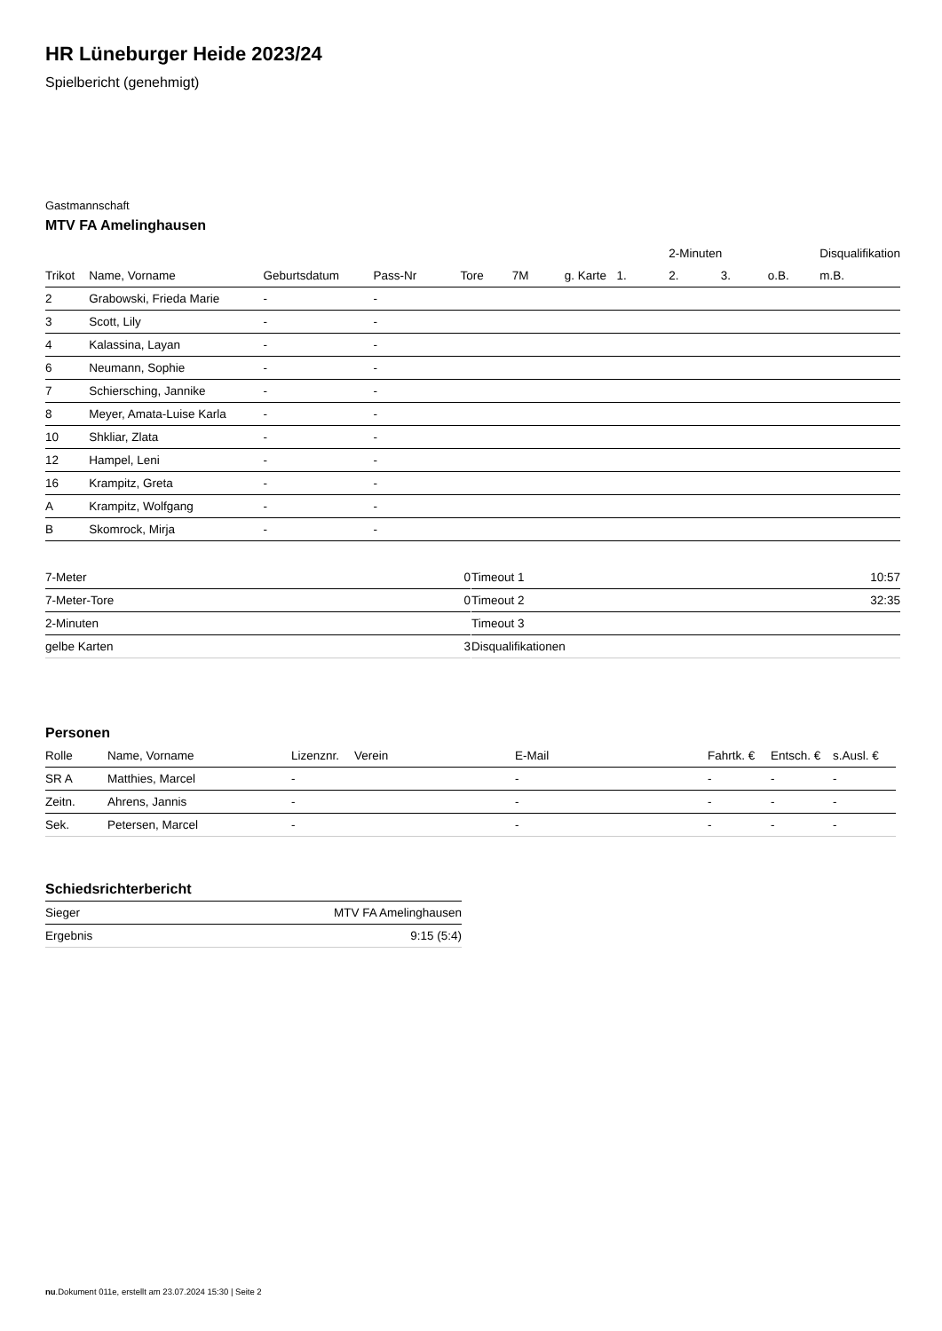HR Lüneburger Heide 2023/24
Spielbericht (genehmigt)
Gastmannschaft
MTV FA Amelinghausen
| | | | | | | | | 2-Minuten | | | Disqualifikation |
| --- | --- | --- | --- | --- | --- | --- | --- | --- | --- | --- | --- |
| Trikot | Name, Vorname | Geburtsdatum | Pass-Nr | Tore | 7M | g. Karte | 1. | 2. | 3. | o.B. | m.B. |
| 2 | Grabowski, Frieda Marie | - | - | | | | | | | | |
| 3 | Scott, Lily | - | - | | | | | | | | |
| 4 | Kalassina, Layan | - | - | | | | | | | | |
| 6 | Neumann, Sophie | - | - | | | | | | | | |
| 7 | Schiersching, Jannike | - | - | | | | | | | | |
| 8 | Meyer, Amata-Luise Karla | - | - | | | | | | | | |
| 10 | Shkliar, Zlata | - | - | | | | | | | | |
| 12 | Hampel, Leni | - | - | | | | | | | | |
| 16 | Krampitz, Greta | - | - | | | | | | | | |
| A | Krampitz, Wolfgang | - | - | | | | | | | | |
| B | Skomrock, Mirja | - | - | | | | | | | | |
| 7-Meter | 0 |
| 7-Meter-Tore | 0 |
| 2-Minuten | |
| gelbe Karten | 3 |
| Timeout 1 | 10:57 |
| Timeout 2 | 32:35 |
| Timeout 3 | |
| Disqualifikationen | |
Personen
| Rolle | Name, Vorname | Lizenznr. | Verein | E-Mail | Fahrtk. € | Entsch. € | s.Ausl. € |
| --- | --- | --- | --- | --- | --- | --- | --- |
| SR A | Matthies, Marcel | - | | - | - | - | - |
| Zeitn. | Ahrens, Jannis | - | | - | - | - | - |
| Sek. | Petersen, Marcel | - | | - | - | - | - |
Schiedsrichterbericht
| Sieger | MTV FA Amelinghausen |
| Ergebnis | 9:15 (5:4) |
nu.Dokument 011e, erstellt am 23.07.2024 15:30 | Seite 2